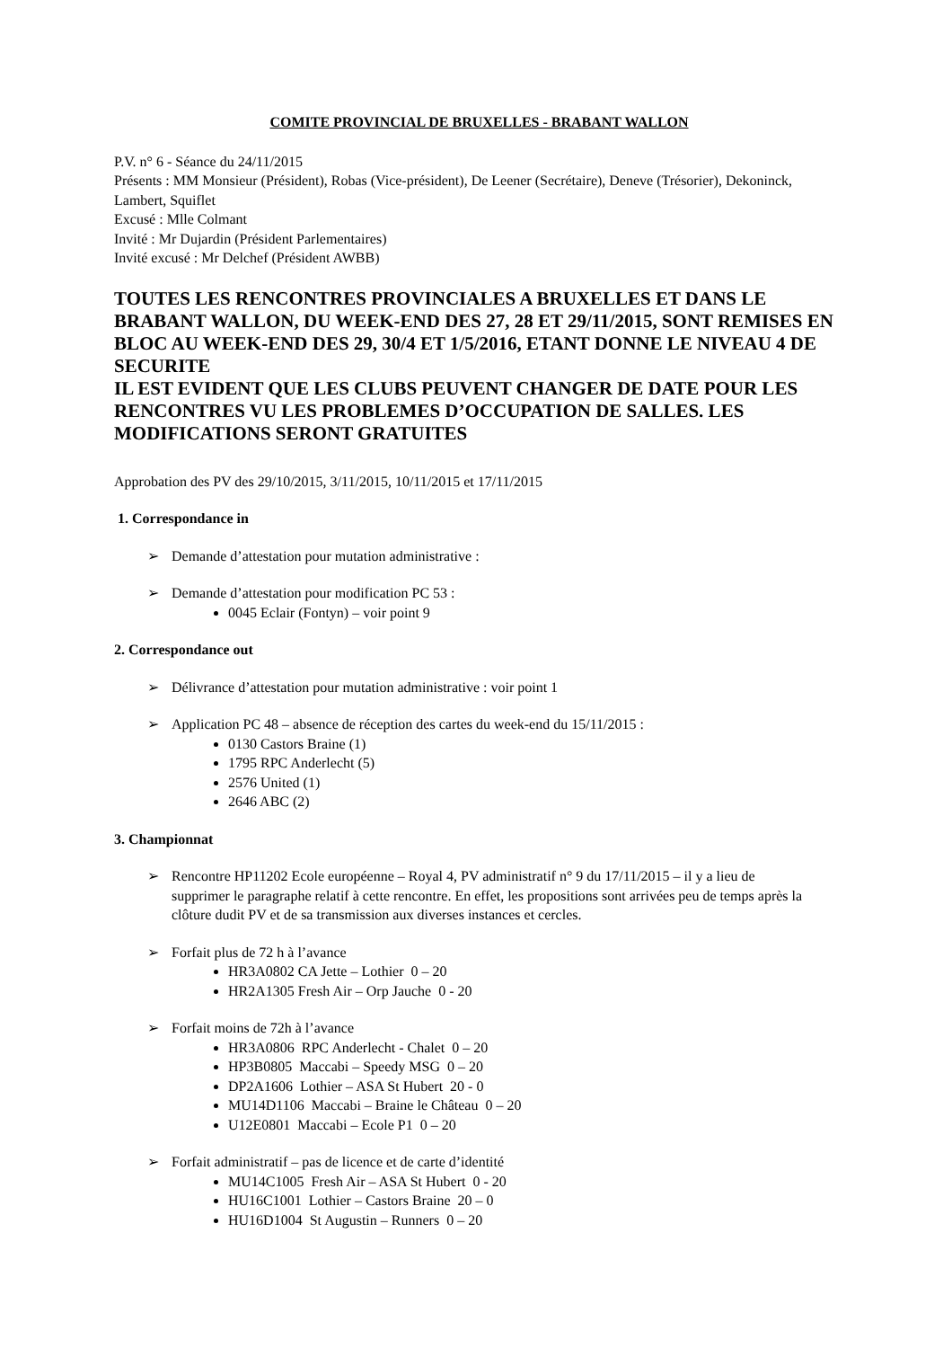COMITE PROVINCIAL DE BRUXELLES - BRABANT WALLON
P.V. n° 6 - Séance du 24/11/2015
Présents : MM Monsieur (Président), Robas (Vice-président), De Leener (Secrétaire), Deneve (Trésorier), Dekoninck, Lambert, Squiflet
Excusé : Mlle Colmant
Invité : Mr Dujardin (Président Parlementaires)
Invité excusé : Mr Delchef (Président AWBB)
TOUTES LES RENCONTRES PROVINCIALES A BRUXELLES ET DANS LE BRABANT WALLON, DU WEEK-END DES 27, 28 ET 29/11/2015, SONT REMISES EN BLOC AU WEEK-END DES 29, 30/4 ET 1/5/2016, ETANT DONNE LE NIVEAU 4 DE SECURITE
IL EST EVIDENT QUE LES CLUBS PEUVENT CHANGER DE DATE POUR LES RENCONTRES VU LES PROBLEMES D’OCCUPATION DE SALLES. LES MODIFICATIONS SERONT GRATUITES
Approbation des PV des 29/10/2015, 3/11/2015, 10/11/2015 et 17/11/2015
1. Correspondance in
➢ Demande d’attestation pour mutation administrative :
➢ Demande d’attestation pour modification PC 53 :
0045 Eclair (Fontyn) – voir point 9
2. Correspondance out
➢ Délivrance d’attestation pour mutation administrative : voir point 1
➢ Application PC 48 – absence de réception des cartes du week-end du 15/11/2015 :
0130 Castors Braine (1)
1795 RPC Anderlecht (5)
2576 United (1)
2646 ABC (2)
3. Championnat
➢ Rencontre HP11202 Ecole européenne – Royal 4, PV administratif n° 9 du 17/11/2015 – il y a lieu de
supprimer le paragraphe relatif à cette rencontre. En effet, les propositions sont arrivées peu de temps après la clôture dudit PV et de sa transmission aux diverses instances et cercles.
➢ Forfait plus de 72 h à l’avance
HR3A0802 CA Jette – Lothier 0 – 20
HR2A1305 Fresh Air – Orp Jauche 0 - 20
➢ Forfait moins de 72h à l’avance
HR3A0806 RPC Anderlecht - Chalet 0 – 20
HP3B0805 Maccabi – Speedy MSG 0 – 20
DP2A1606 Lothier – ASA St Hubert 20 - 0
MU14D1106 Maccabi – Braine le Château 0 – 20
U12E0801 Maccabi – Ecole P1 0 – 20
➢ Forfait administratif – pas de licence et de carte d’identité
MU14C1005 Fresh Air – ASA St Hubert 0 - 20
HU16C1001 Lothier – Castors Braine 20 – 0
HU16D1004 St Augustin – Runners 0 – 20